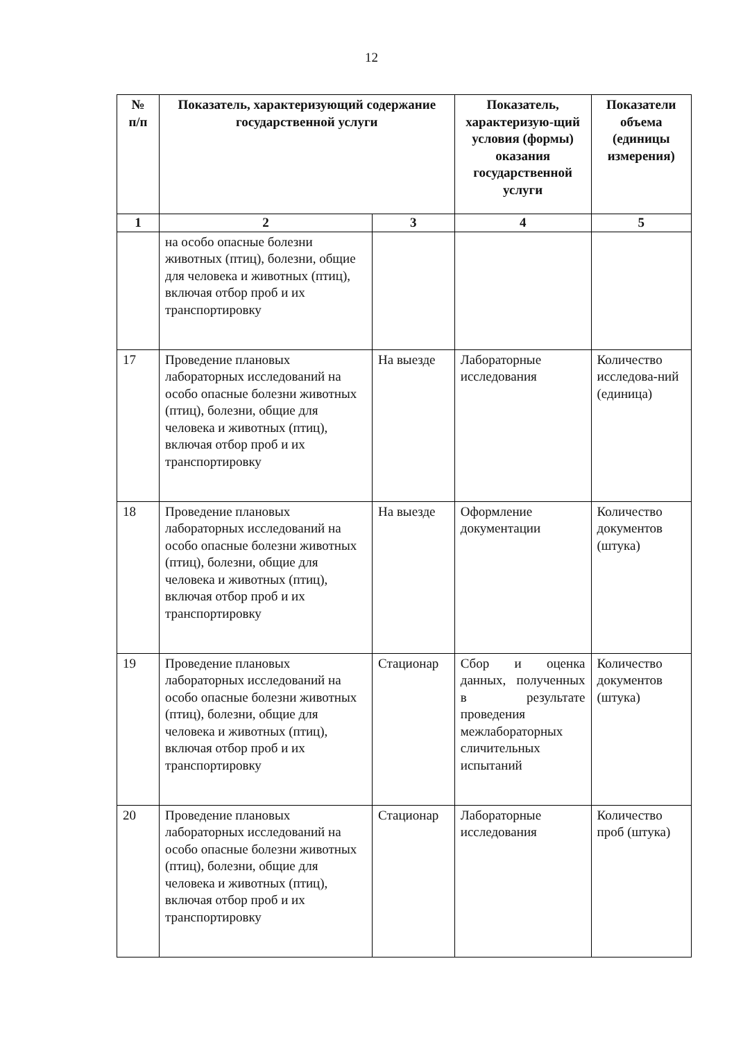12
| № п/п | Показатель, характеризующий содержание государственной услуги | | Показатель, характеризую-щий условия (формы) оказания государственной услуги | Показатели объема (единицы измерения) |
| --- | --- | --- | --- | --- |
| 1 | 2 | 3 | 4 | 5 |
| | на особо опасные болезни животных (птиц), болезни, общие для человека и животных (птиц), включая отбор проб и их транспортировку | | | |
| 17 | Проведение плановых лабораторных исследований на особо опасные болезни животных (птиц), болезни, общие для человека и животных (птиц), включая отбор проб и их транспортировку | На выезде | Лабораторные исследования | Количество исследова-ний (единица) |
| 18 | Проведение плановых лабораторных исследований на особо опасные болезни животных (птиц), болезни, общие для человека и животных (птиц), включая отбор проб и их транспортировку | На выезде | Оформление документации | Количество документов (штука) |
| 19 | Проведение плановых лабораторных исследований на особо опасные болезни животных (птиц), болезни, общие для человека и животных (птиц), включая отбор проб и их транспортировку | Стационар | Сбор и оценка данных, полученных в результате проведения межлабораторных сличительных испытаний | Количество документов (штука) |
| 20 | Проведение плановых лабораторных исследований на особо опасные болезни животных (птиц), болезни, общие для человека и животных (птиц), включая отбор проб и их транспортировку | Стационар | Лабораторные исследования | Количество проб (штука) |